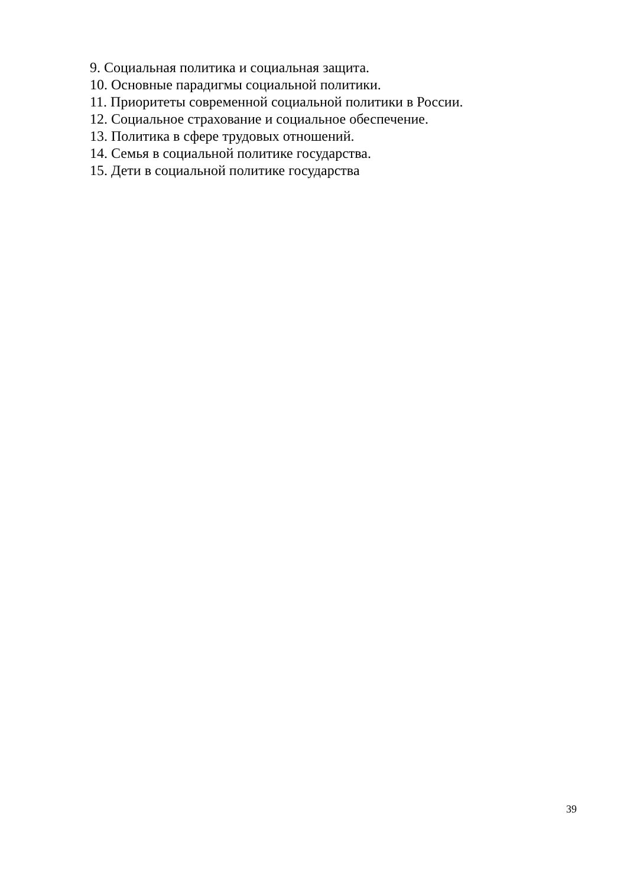9. Социальная политика и социальная защита.
10. Основные парадигмы социальной политики.
11. Приоритеты современной социальной политики в России.
12. Социальное страхование и социальное обеспечение.
13. Политика в сфере трудовых отношений.
14. Семья в социальной политике государства.
15. Дети в социальной политике государства
39